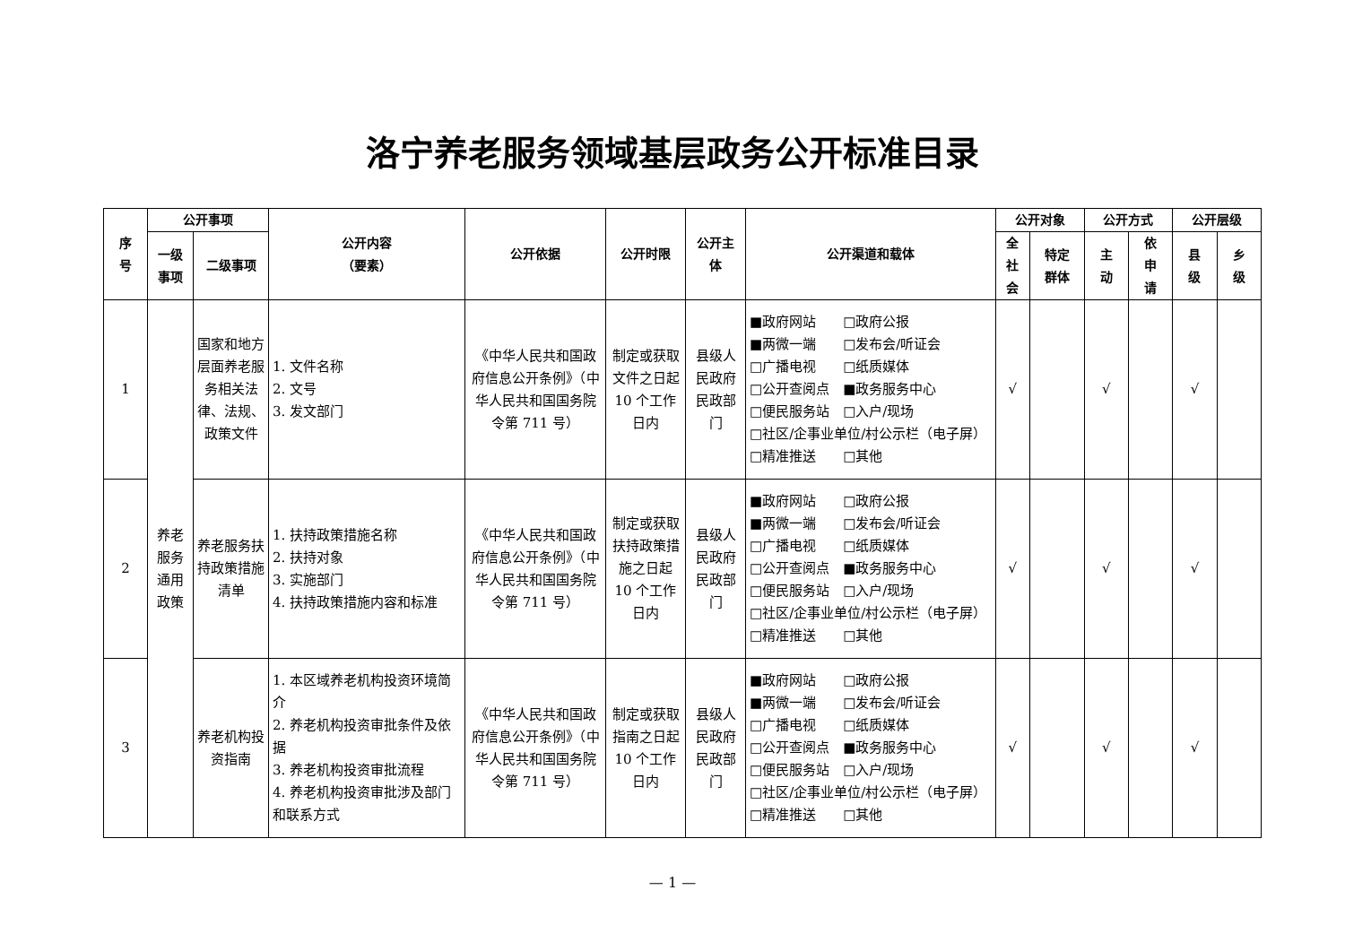洛宁养老服务领域基层政务公开标准目录
| 序 号 | 公开事项 | | 公开内容 （要素） | 公开依据 | 公开时限 | 公开主 体 | 公开渠道和载体 | 公开对象 | | 公开方式 | | 公开层级 | |
| --- | --- | --- | --- | --- | --- | --- | --- | --- | --- | --- | --- | --- | --- |
| | 一级 事项 | 二级事项 | | | | | | 全 社 会 | 特定 群体 | 主 动 | 依 申 请 | 县 级 | 乡 级 |
| 1 | 养老 服务 通用 政策 | 国家和地方层面养老服务相关法律、法规、政策文件 | 1. 文件名称 2. 文号 3. 发文部门 | 《中华人民共和国政府信息公开条例》（中华人民共和国国务院令第 711 号） | 制定或获取文件之日起 10 个工作日内 | 县级人民政府民政部门 | ■政府网站 □政府公报 ■两微一端 □发布会/听证会 □广播电视 □纸质媒体 □公开查阅点 ■政务服务中心 □便民服务站 □入户/现场 □社区/企事业单位/村公示栏（电子屏） □精准推送 □其他 | √ | | √ | | √ | |
| 2 | | 养老服务扶持政策措施清单 | 1. 扶持政策措施名称 2. 扶持对象 3. 实施部门 4. 扶持政策措施内容和标准 | 《中华人民共和国政府信息公开条例》（中华人民共和国国务院令第 711 号） | 制定或获取扶持政策措施之日起 10 个工作日内 | 县级人民政府民政部门 | ■政府网站 □政府公报 ■两微一端 □发布会/听证会 □广播电视 □纸质媒体 □公开查阅点 ■政务服务中心 □便民服务站 □入户/现场 □社区/企事业单位/村公示栏（电子屏） □精准推送 □其他 | √ | | √ | | √ | |
| 3 | | 养老机构投资指南 | 1. 本区域养老机构投资环境简介 2. 养老机构投资审批条件及依据 3. 养老机构投资审批流程 4. 养老机构投资审批涉及部门和联系方式 | 《中华人民共和国政府信息公开条例》（中华人民共和国国务院令第 711 号） | 制定或获取指南之日起 10 个工作日内 | 县级人民政府民政部门 | ■政府网站 □政府公报 ■两微一端 □发布会/听证会 □广播电视 □纸质媒体 □公开查阅点 ■政务服务中心 □便民服务站 □入户/现场 □社区/企事业单位/村公示栏（电子屏） □精准推送 □其他 | √ | | √ | | √ | |
— 1 —